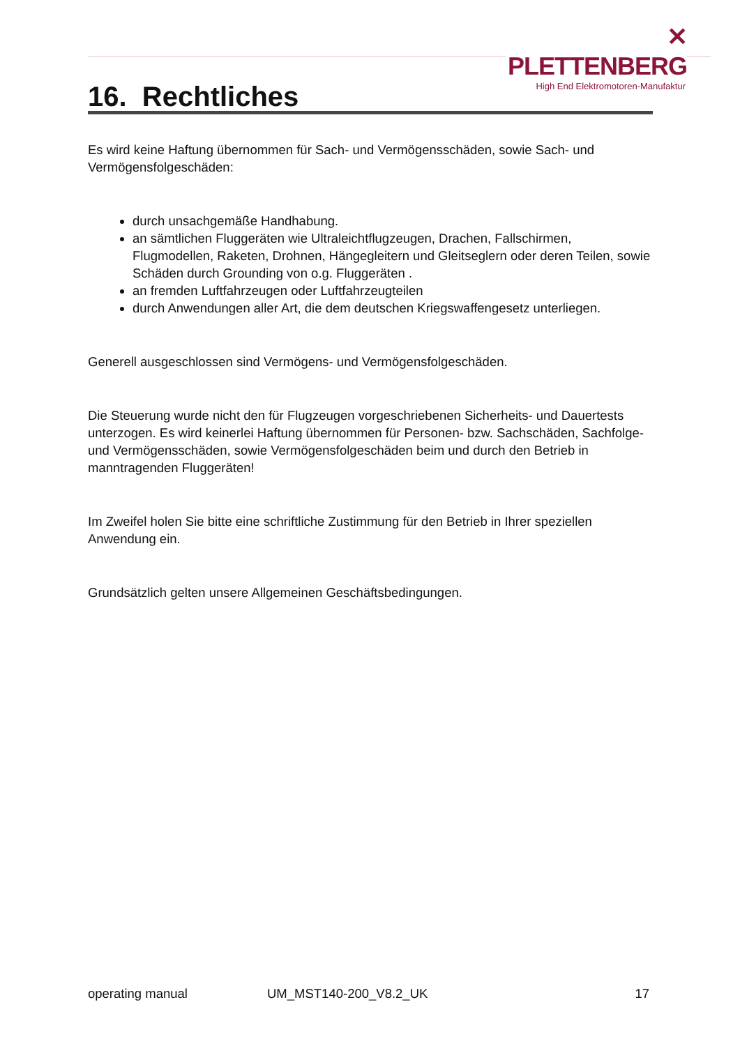✕ PLETTENBERG
High End Elektromotoren-Manufaktur
16. Rechtliches
Es wird keine Haftung übernommen für Sach- und Vermögensschäden, sowie Sach- und Vermögensfolgeschäden:
durch unsachgemäße Handhabung.
an sämtlichen Fluggeräten wie Ultraleichtflugzeugen, Drachen, Fallschirmen, Flugmodellen, Raketen, Drohnen, Hängegleitern und Gleitseglern oder deren Teilen, sowie Schäden durch Grounding von o.g. Fluggeräten .
an fremden Luftfahrzeugen oder Luftfahrzeugteilen
durch Anwendungen aller Art, die dem deutschen Kriegswaffengesetz unterliegen.
Generell ausgeschlossen sind Vermögens- und Vermögensfolgeschäden.
Die Steuerung wurde nicht den für Flugzeugen vorgeschriebenen Sicherheits- und Dauertests unterzogen. Es wird keinerlei Haftung übernommen für Personen- bzw. Sachschäden, Sachfolge- und Vermögensschäden, sowie Vermögensfolgeschäden beim und durch den Betrieb in manntragenden Fluggeräten!
Im Zweifel holen Sie bitte eine schriftliche Zustimmung für den Betrieb in Ihrer speziellen Anwendung ein.
Grundsätzlich gelten unsere Allgemeinen Geschäftsbedingungen.
operating manual UM_MST140-200_V8.2_UK 17